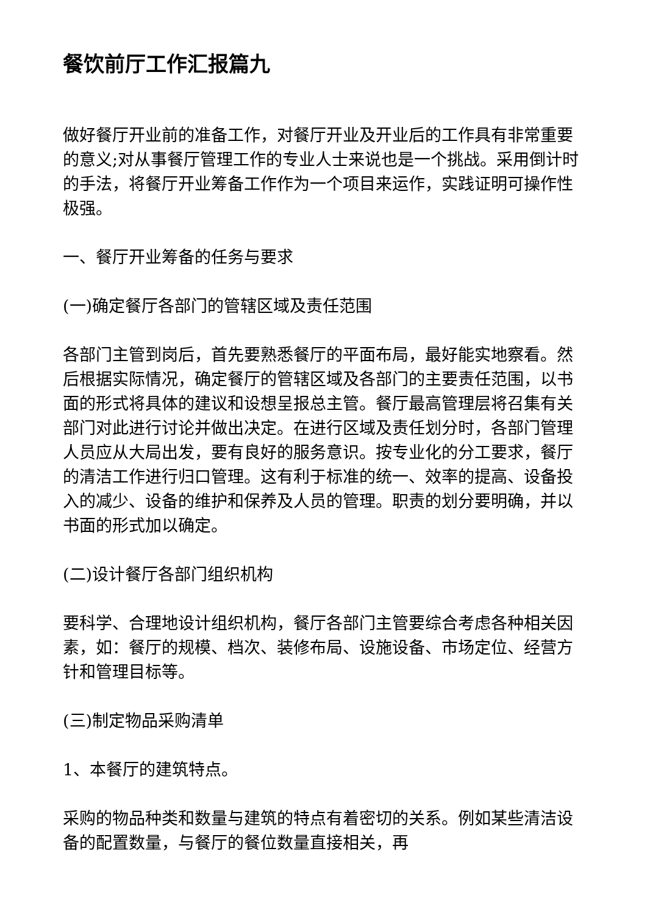餐饮前厅工作汇报篇九
做好餐厅开业前的准备工作，对餐厅开业及开业后的工作具有非常重要的意义;对从事餐厅管理工作的专业人士来说也是一个挑战。采用倒计时的手法，将餐厅开业筹备工作作为一个项目来运作，实践证明可操作性极强。
一、餐厅开业筹备的任务与要求
(一)确定餐厅各部门的管辖区域及责任范围
各部门主管到岗后，首先要熟悉餐厅的平面布局，最好能实地察看。然后根据实际情况，确定餐厅的管辖区域及各部门的主要责任范围，以书面的形式将具体的建议和设想呈报总主管。餐厅最高管理层将召集有关部门对此进行讨论并做出决定。在进行区域及责任划分时，各部门管理人员应从大局出发，要有良好的服务意识。按专业化的分工要求，餐厅的清洁工作进行归口管理。这有利于标准的统一、效率的提高、设备投入的减少、设备的维护和保养及人员的管理。职责的划分要明确，并以书面的形式加以确定。
(二)设计餐厅各部门组织机构
要科学、合理地设计组织机构，餐厅各部门主管要综合考虑各种相关因素，如：餐厅的规模、档次、装修布局、设施设备、市场定位、经营方针和管理目标等。
(三)制定物品采购清单
1、本餐厅的建筑特点。
采购的物品种类和数量与建筑的特点有着密切的关系。例如某些清洁设备的配置数量，与餐厅的餐位数量直接相关，再